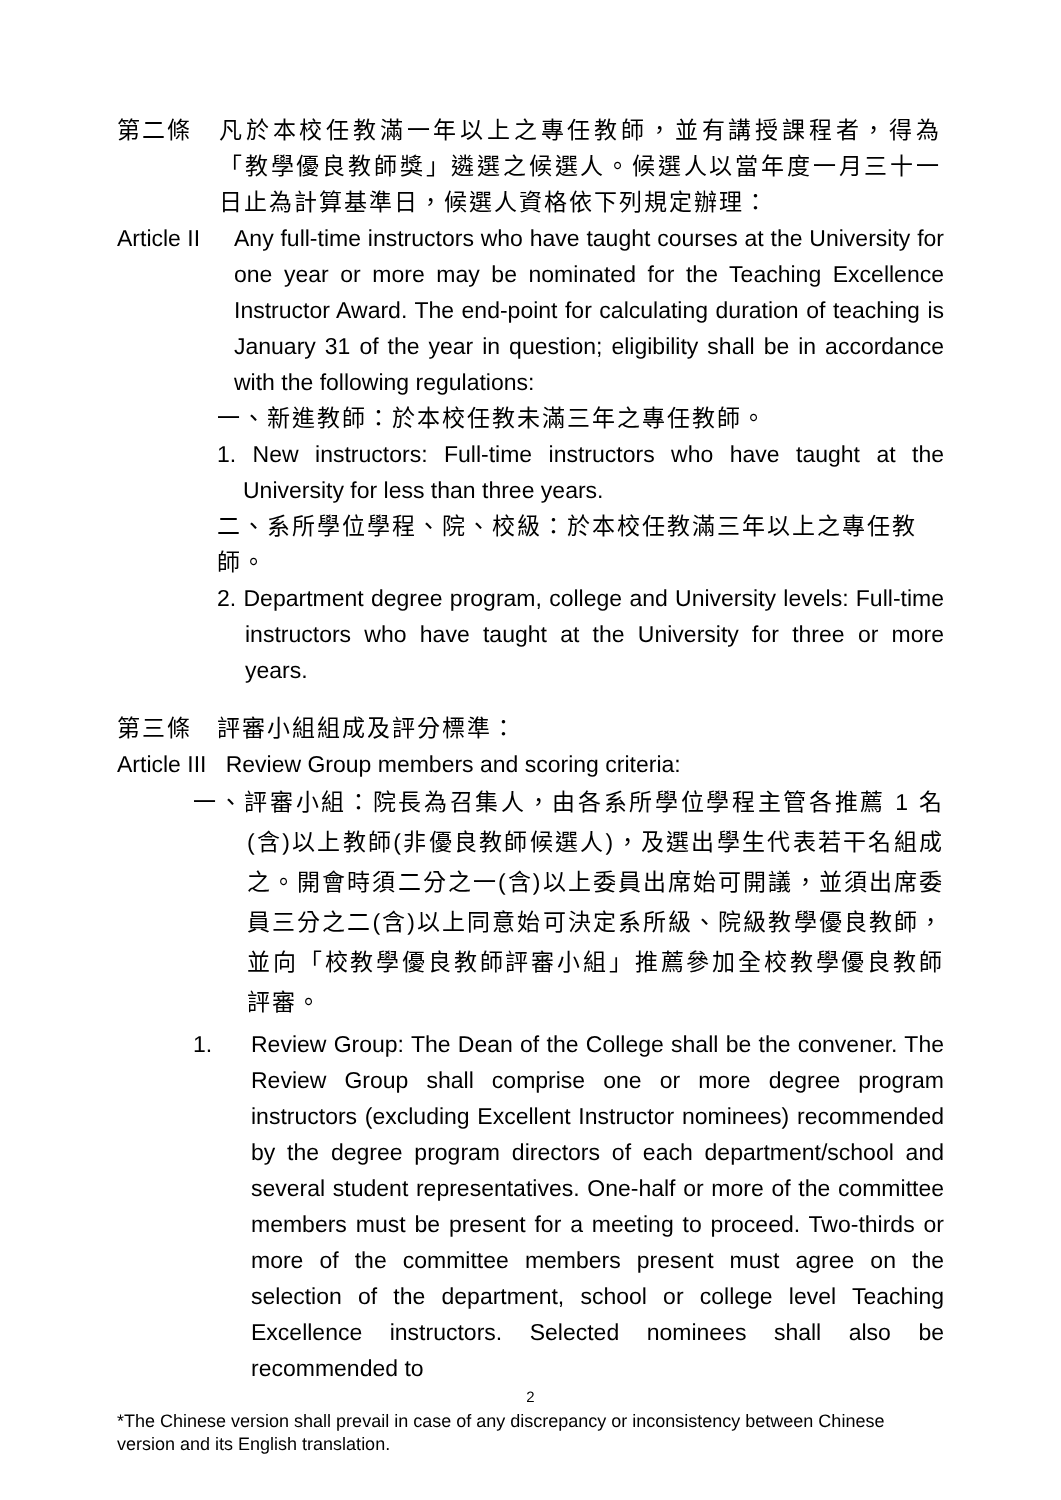第二條 凡於本校任教滿一年以上之專任教師，並有講授課程者，得為「教學優良教師獎」遴選之候選人。候選人以當年度一月三十一日止為計算基準日，候選人資格依下列規定辦理：
Article II
Any full-time instructors who have taught courses at the University for one year or more may be nominated for the Teaching Excellence Instructor Award. The end-point for calculating duration of teaching is January 31 of the year in question; eligibility shall be in accordance with the following regulations:
一、新進教師：於本校任教未滿三年之專任教師。
1. New instructors: Full-time instructors who have taught at the University for less than three years.
二、系所學位學程、院、校級：於本校任教滿三年以上之專任教師。
2. Department degree program, college and University levels: Full-time instructors who have taught at the University for three or more years.
第三條　評審小組組成及評分標準：
Article III Review Group members and scoring criteria:
一、評審小組：院長為召集人，由各系所學位學程主管各推薦 1 名(含)以上教師(非優良教師候選人)，及選出學生代表若干名組成之。開會時須二分之一(含)以上委員出席始可開議，並須出席委員三分之二(含)以上同意始可決定系所級、院級教學優良教師，並向「校教學優良教師評審小組」推薦參加全校教學優良教師評審。
1. Review Group: The Dean of the College shall be the convener. The Review Group shall comprise one or more degree program instructors (excluding Excellent Instructor nominees) recommended by the degree program directors of each department/school and several student representatives. One-half or more of the committee members must be present for a meeting to proceed. Two-thirds or more of the committee members present must agree on the selection of the department, school or college level Teaching Excellence instructors. Selected nominees shall also be recommended to
2
*The Chinese version shall prevail in case of any discrepancy or inconsistency between Chinese version and its English translation.